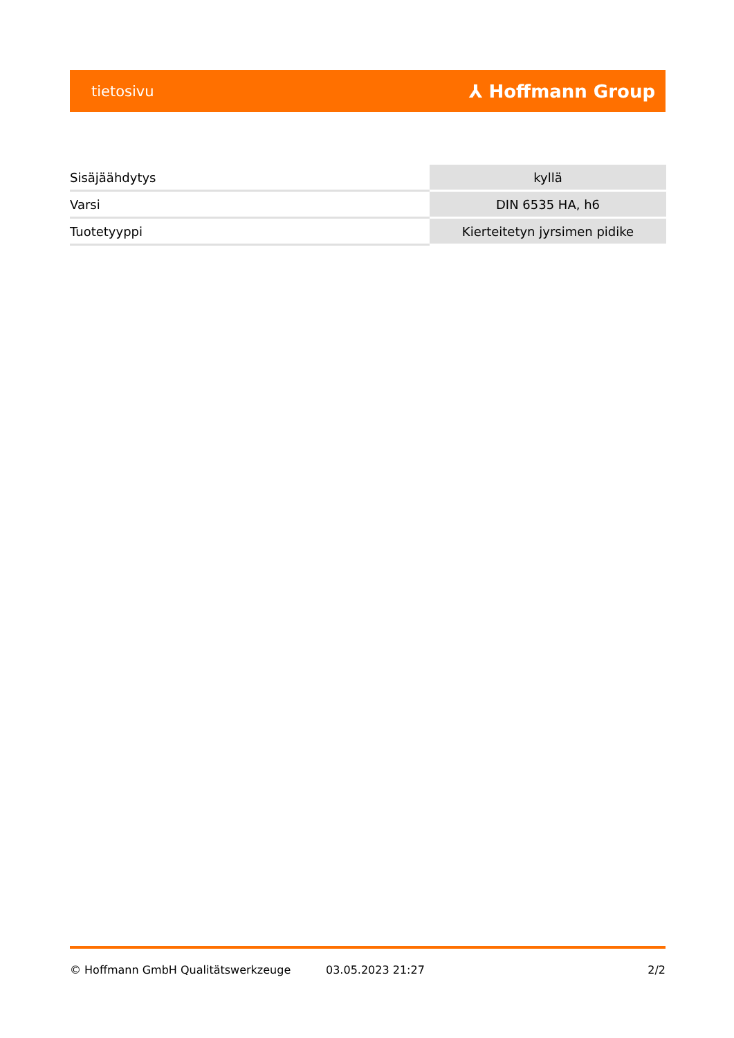tietosivu ⅄ Hoffmann Group
| Sisäjäähdytys | kyllä |
| Varsi | DIN 6535 HA, h6 |
| Tuotetyyppi | Kierteitetyn jyrsimen pidike |
© Hoffmann GmbH Qualitätswerkzeuge 03.05.2023 21:27 2/2